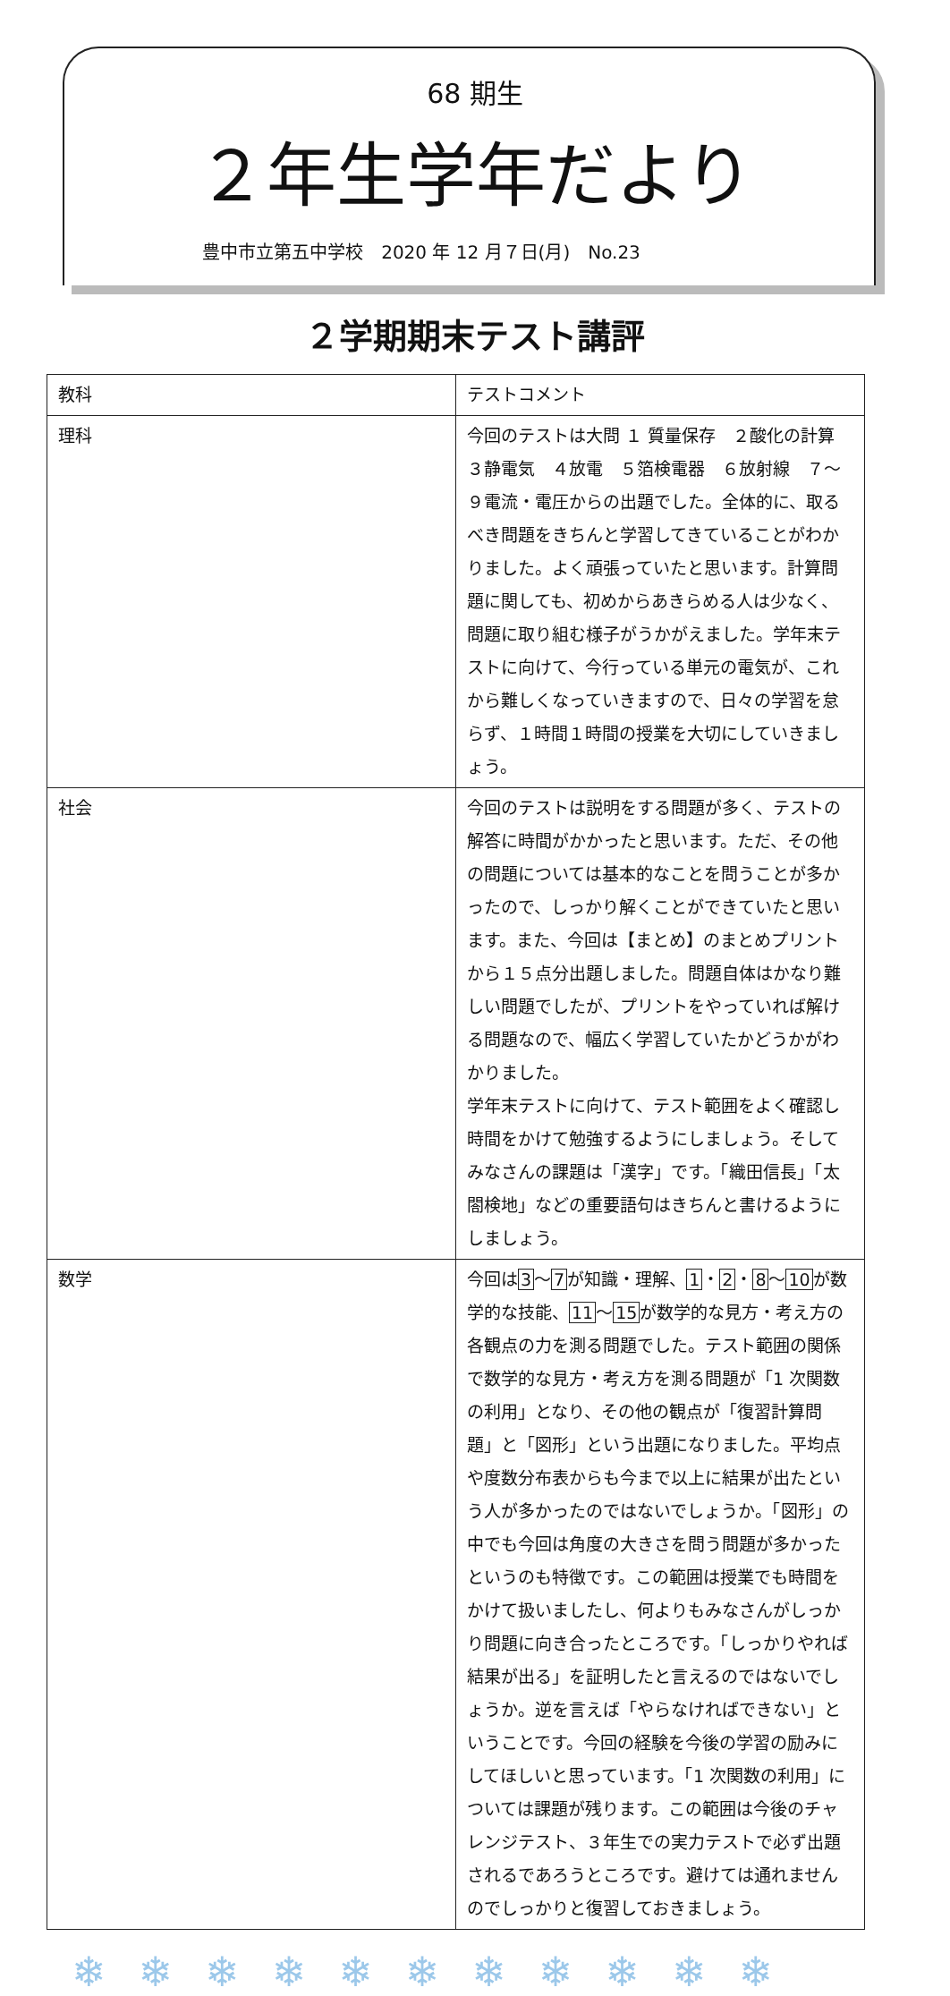68 期生
２年生学年だより
豊中市立第五中学校　2020 年 12 月７日(月)　No.23
２学期期末テスト講評
| 教科 | テストコメント |
| --- | --- |
| 理科 | 今回のテストは大問 １ 質量保存 ２酸化の計算 ３静電気 ４放電 ５箔検電器 ６放射線 ７～９電流・電圧からの出題でした。全体的に、取るべき問題をきちんと学習してきていることがわかりました。よく頑張っていたと思います。計算問題に関しても、初めからあきらめる人は少なく、問題に取り組む様子がうかがえました。学年末テストに向けて、今行っている単元の電気が、これから難しくなっていきますので、日々の学習を怠らず、１時間１時間の授業を大切にしていきましょう。 |
| 社会 | 今回のテストは説明をする問題が多く、テストの解答に時間がかかったと思います。ただ、その他の問題については基本的なことを問うことが多かったので、しっかり解くことができていたと思います。また、今回は【まとめ】のまとめプリントから１５点分出題しました。問題自体はかなり難しい問題でしたが、プリントをやっていれば解ける問題なので、幅広く学習していたかどうかがわかりました。 学年末テストに向けて、テスト範囲をよく確認し時間をかけて勉強するようにしましょう。そしてみなさんの課題は「漢字」です。「織田信長」「太閤検地」などの重要語句はきちんと書けるようにしましょう。 |
| 数学 | 今回は 3 ～ 7 が知識・理解、 1 ・ 2 ・ 8 ～ 10 が数学的な技能、 11 ～ 15 が数学的な見方・考え方の各観点の力を測る問題でした。テスト範囲の関係で数学的な見方・考え方を測る問題が「1 次関数の利用」となり、その他の観点が「復習計算問題」と「図形」という出題になりました。平均点や度数分布表からも今まで以上に結果が出たという人が多かったのではないでしょうか。「図形」の中でも今回は角度の大きさを問う問題が多かったというのも特徴です。この範囲は授業でも時間をかけて扱いましたし、何よりもみなさんがしっかり問題に向き合ったところです。「しっかりやれば結果が出る」を証明したと言えるのではないでしょうか。逆を言えば「やらなければできない」ということです。今回の経験を今後の学習の励みにしてほしいと思っています。「1 次関数の利用」については課題が残ります。この範囲は今後のチャレンジテスト、３年生での実力テストで必ず出題されるであろうところです。避けては通れませんのでしっかりと復習しておきましょう。 |
❄❄❄❄❄❄❄❄❄❄❄